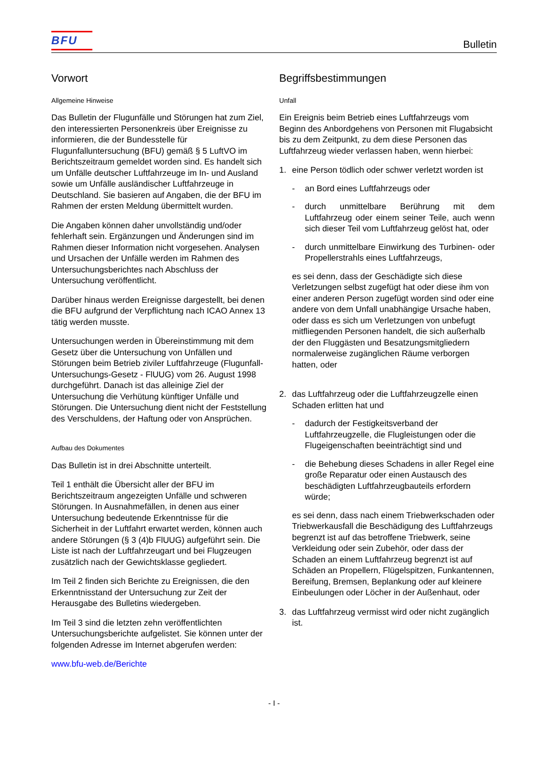BFU
Bulletin
Vorwort
Allgemeine Hinweise
Das Bulletin der Flugunfälle und Störungen hat zum Ziel, den interessierten Personenkreis über Ereignisse zu informieren, die der Bundesstelle für Flugunfalluntersuchung (BFU) gemäß § 5 LuftVO im Berichtszeitraum gemeldet worden sind. Es handelt sich um Unfälle deutscher Luftfahrzeuge im In- und Ausland sowie um Unfälle ausländischer Luftfahrzeuge in Deutschland. Sie basieren auf Angaben, die der BFU im Rahmen der ersten Meldung übermittelt wurden.
Die Angaben können daher unvollständig und/oder fehlerhaft sein. Ergänzungen und Änderungen sind im Rahmen dieser Information nicht vorgesehen. Analysen und Ursachen der Unfälle werden im Rahmen des Untersuchungsberichtes nach Abschluss der Untersuchung veröffentlicht.
Darüber hinaus werden Ereignisse dargestellt, bei denen die BFU aufgrund der Verpflichtung nach ICAO Annex 13 tätig werden musste.
Untersuchungen werden in Übereinstimmung mit dem Gesetz über die Untersuchung von Unfällen und Störungen beim Betrieb ziviler Luftfahrzeuge (Flugunfall-Untersuchungs-Gesetz - FlUUG) vom 26. August 1998 durchgeführt. Danach ist das alleinige Ziel der Untersuchung die Verhütung künftiger Unfälle und Störungen. Die Untersuchung dient nicht der Feststellung des Verschuldens, der Haftung oder von Ansprüchen.
Aufbau des Dokumentes
Das Bulletin ist in drei Abschnitte unterteilt.
Teil 1 enthält die Übersicht aller der BFU im Berichtszeitraum angezeigten Unfälle und schweren Störungen. In Ausnahmefällen, in denen aus einer Untersuchung bedeutende Erkenntnisse für die Sicherheit in der Luftfahrt erwartet werden, können auch andere Störungen (§ 3 (4)b FlUUG) aufgeführt sein. Die Liste ist nach der Luftfahrzeugart und bei Flugzeugen zusätzlich nach der Gewichtsklasse gegliedert.
Im Teil 2 finden sich Berichte zu Ereignissen, die den Erkenntnisstand der Untersuchung zur Zeit der Herausgabe des Bulletins wiedergeben.
Im Teil 3 sind die letzten zehn veröffentlichten Untersuchungsberichte aufgelistet. Sie können unter der folgenden Adresse im Internet abgerufen werden:
www.bfu-web.de/Berichte
Begriffsbestimmungen
Unfall
Ein Ereignis beim Betrieb eines Luftfahrzeugs vom Beginn des Anbordgehens von Personen mit Flugabsicht bis zu dem Zeitpunkt, zu dem diese Personen das Luftfahrzeug wieder verlassen haben, wenn hierbei:
1. eine Person tödlich oder schwer verletzt worden ist
- an Bord eines Luftfahrzeugs oder
- durch unmittelbare Berührung mit dem Luftfahrzeug oder einem seiner Teile, auch wenn sich dieser Teil vom Luftfahrzeug gelöst hat, oder
- durch unmittelbare Einwirkung des Turbinen- oder Propellerstrahls eines Luftfahrzeugs,
es sei denn, dass der Geschädigte sich diese Verletzungen selbst zugefügt hat oder diese ihm von einer anderen Person zugefügt worden sind oder eine andere von dem Unfall unabhängige Ursache haben, oder dass es sich um Verletzungen von unbefugt mitfliegenden Personen handelt, die sich außerhalb der den Fluggästen und Besatzungsmitgliedern normalerweise zugänglichen Räume verborgen hatten, oder
2. das Luftfahrzeug oder die Luftfahrzeugzelle einen Schaden erlitten hat und
- dadurch der Festigkeitsverband der Luftfahrzeugzelle, die Flugleistungen oder die Flugeigenschaften beeinträchtigt sind und
- die Behebung dieses Schadens in aller Regel eine große Reparatur oder einen Austausch des beschädigten Luftfahrzeugbauteils erfordern würde;
es sei denn, dass nach einem Triebwerkschaden oder Triebwerkausfall die Beschädigung des Luftfahrzeugs begrenzt ist auf das betroffene Triebwerk, seine Verkleidung oder sein Zubehör, oder dass der Schaden an einem Luftfahrzeug begrenzt ist auf Schäden an Propellern, Flügelspitzen, Funkantennen, Bereifung, Bremsen, Beplankung oder auf kleinere Einbeulungen oder Löcher in der Außenhaut, oder
3. das Luftfahrzeug vermisst wird oder nicht zugänglich ist.
- I -